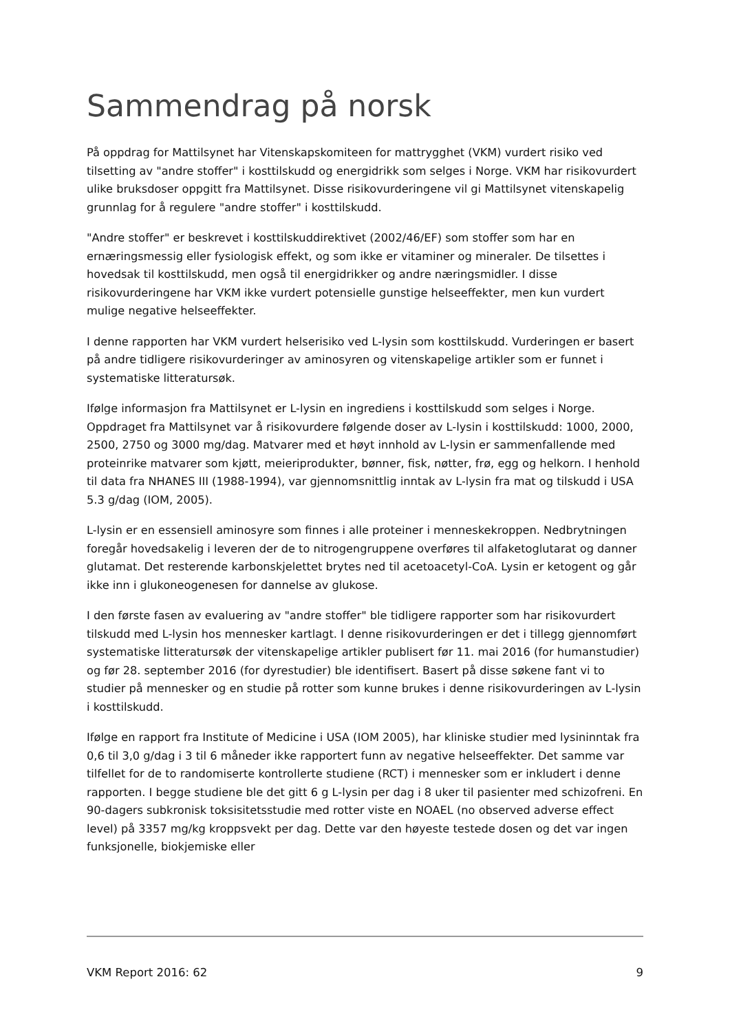Sammendrag på norsk
På oppdrag for Mattilsynet har Vitenskapskomiteen for mattrygghet (VKM) vurdert risiko ved tilsetting av "andre stoffer" i kosttilskudd og energidrikk som selges i Norge. VKM har risikovurdert ulike bruksdoser oppgitt fra Mattilsynet. Disse risikovurderingene vil gi Mattilsynet vitenskapelig grunnlag for å regulere "andre stoffer" i kosttilskudd.
"Andre stoffer" er beskrevet i kosttilskuddirektivet (2002/46/EF) som stoffer som har en ernæringsmessig eller fysiologisk effekt, og som ikke er vitaminer og mineraler. De tilsettes i hovedsak til kosttilskudd, men også til energidrikker og andre næringsmidler. I disse risikovurderingene har VKM ikke vurdert potensielle gunstige helseeffekter, men kun vurdert mulige negative helseeffekter.
I denne rapporten har VKM vurdert helserisiko ved L-lysin som kosttilskudd. Vurderingen er basert på andre tidligere risikovurderinger av aminosyren og vitenskapelige artikler som er funnet i systematiske litteratursøk.
Ifølge informasjon fra Mattilsynet er L-lysin en ingrediens i kosttilskudd som selges i Norge. Oppdraget fra Mattilsynet var å risikovurdere følgende doser av L-lysin i kosttilskudd: 1000, 2000, 2500, 2750 og 3000 mg/dag. Matvarer med et høyt innhold av L-lysin er sammenfallende med proteinrike matvarer som kjøtt, meieriprodukter, bønner, fisk, nøtter, frø, egg og helkorn. I henhold til data fra NHANES III (1988-1994), var gjennomsnittlig inntak av L-lysin fra mat og tilskudd i USA 5.3 g/dag (IOM, 2005).
L-lysin er en essensiell aminosyre som finnes i alle proteiner i menneskekroppen. Nedbrytningen foregår hovedsakelig i leveren der de to nitrogengruppene overføres til alfaketoglutarat og danner glutamat. Det resterende karbonskjelettet brytes ned til acetoacetyl-CoA. Lysin er ketogent og går ikke inn i glukoneogenesen for dannelse av glukose.
I den første fasen av evaluering av "andre stoffer" ble tidligere rapporter som har risikovurdert tilskudd med L-lysin hos mennesker kartlagt. I denne risikovurderingen er det i tillegg gjennomført systematiske litteratursøk der vitenskapelige artikler publisert før 11. mai 2016 (for humanstudier) og før 28. september 2016 (for dyrestudier) ble identifisert. Basert på disse søkene fant vi to studier på mennesker og en studie på rotter som kunne brukes i denne risikovurderingen av L-lysin i kosttilskudd.
Ifølge en rapport fra Institute of Medicine i USA (IOM 2005), har kliniske studier med lysininntak fra 0,6 til 3,0 g/dag i 3 til 6 måneder ikke rapportert funn av negative helseeffekter. Det samme var tilfellet for de to randomiserte kontrollerte studiene (RCT) i mennesker som er inkludert i denne rapporten. I begge studiene ble det gitt 6 g L-lysin per dag i 8 uker til pasienter med schizofreni. En 90-dagers subkronisk toksisitetsstudie med rotter viste en NOAEL (no observed adverse effect level) på 3357 mg/kg kroppsvekt per dag. Dette var den høyeste testede dosen og det var ingen funksjonelle, biokjemiske eller
VKM Report 2016: 62 9